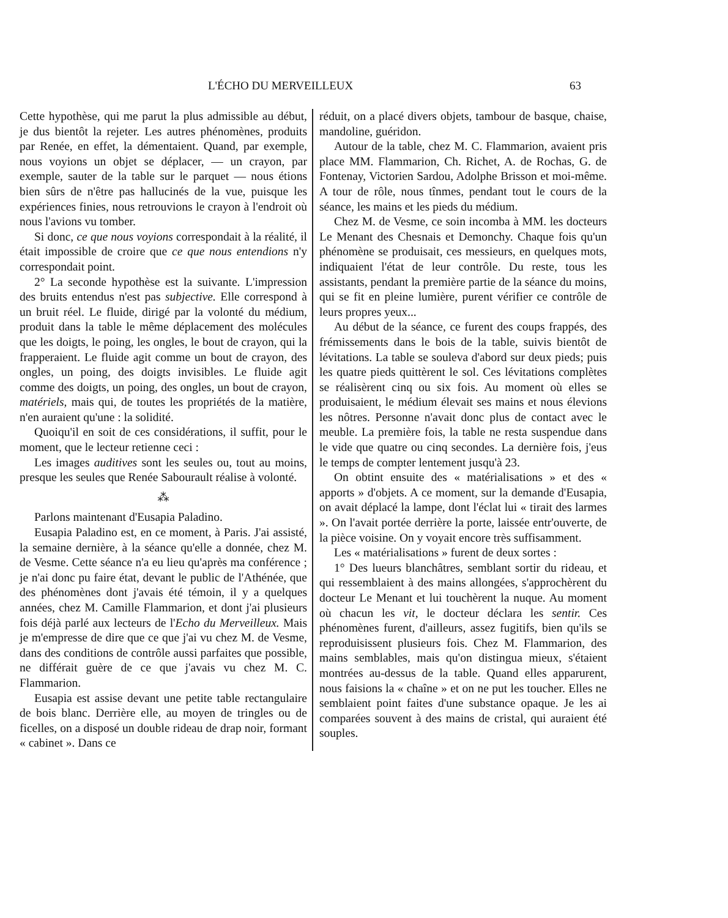L'ÉCHO DU MERVEILLEUX 63
Cette hypothèse, qui me parut la plus admissible au début, je dus bientôt la rejeter. Les autres phénomènes, produits par Renée, en effet, la démentaient. Quand, par exemple, nous voyions un objet se déplacer, — un crayon, par exemple, sauter de la table sur le parquet — nous étions bien sûrs de n'être pas hallucinés de la vue, puisque les expériences finies, nous retrouvions le crayon à l'endroit où nous l'avions vu tomber.
Si donc, ce que nous voyions correspondait à la réalité, il était impossible de croire que ce que nous entendions n'y correspondait point.
2° La seconde hypothèse est la suivante. L'impression des bruits entendus n'est pas subjective. Elle correspond à un bruit réel. Le fluide, dirigé par la volonté du médium, produit dans la table le même déplacement des molécules que les doigts, le poing, les ongles, le bout de crayon, qui la frapperaient. Le fluide agit comme un bout de crayon, des ongles, un poing, des doigts invisibles. Le fluide agit comme des doigts, un poing, des ongles, un bout de crayon, matériels, mais qui, de toutes les propriétés de la matière, n'en auraient qu'une : la solidité.
Quoiqu'il en soit de ces considérations, il suffit, pour le moment, que le lecteur retienne ceci :
Les images auditives sont les seules ou, tout au moins, presque les seules que Renée Sabourault réalise à volonté.
⁂
Parlons maintenant d'Eusapia Paladino.
Eusapia Paladino est, en ce moment, à Paris. J'ai assisté, la semaine dernière, à la séance qu'elle a donnée, chez M. de Vesme. Cette séance n'a eu lieu qu'après ma conférence ; je n'ai donc pu faire état, devant le public de l'Athénée, que des phénomènes dont j'avais été témoin, il y a quelques années, chez M. Camille Flammarion, et dont j'ai plusieurs fois déjà parlé aux lecteurs de l'Echo du Merveilleux. Mais je m'empresse de dire que ce que j'ai vu chez M. de Vesme, dans des conditions de contrôle aussi parfaites que possible, ne différait guère de ce que j'avais vu chez M. C. Flammarion.
Eusapia est assise devant une petite table rectangulaire de bois blanc. Derrière elle, au moyen de tringles ou de ficelles, on a disposé un double rideau de drap noir, formant « cabinet ». Dans ce
réduit, on a placé divers objets, tambour de basque, chaise, mandoline, guéridon.
Autour de la table, chez M. C. Flammarion, avaient pris place MM. Flammarion, Ch. Richet, A. de Rochas, G. de Fontenay, Victorien Sardou, Adolphe Brisson et moi-même. A tour de rôle, nous tînmes, pendant tout le cours de la séance, les mains et les pieds du médium.
Chez M. de Vesme, ce soin incomba à MM. les docteurs Le Menant des Chesnais et Demonchy. Chaque fois qu'un phénomène se produisait, ces messieurs, en quelques mots, indiquaient l'état de leur contrôle. Du reste, tous les assistants, pendant la première partie de la séance du moins, qui se fit en pleine lumière, purent vérifier ce contrôle de leurs propres yeux...
Au début de la séance, ce furent des coups frappés, des frémissements dans le bois de la table, suivis bientôt de lévitations. La table se souleva d'abord sur deux pieds; puis les quatre pieds quittèrent le sol. Ces lévitations complètes se réalisèrent cinq ou six fois. Au moment où elles se produisaient, le médium élevait ses mains et nous élevions les nôtres. Personne n'avait donc plus de contact avec le meuble. La première fois, la table ne resta suspendue dans le vide que quatre ou cinq secondes. La dernière fois, j'eus le temps de compter lentement jusqu'à 23.
On obtint ensuite des « matérialisations » et des « apports » d'objets. A ce moment, sur la demande d'Eusapia, on avait déplacé la lampe, dont l'éclat lui « tirait des larmes ». On l'avait portée derrière la porte, laissée entr'ouverte, de la pièce voisine. On y voyait encore très suffisamment.
Les « matérialisations » furent de deux sortes :
1° Des lueurs blanchâtres, semblant sortir du rideau, et qui ressemblaient à des mains allongées, s'approchèrent du docteur Le Menant et lui touchèrent la nuque. Au moment où chacun les vit, le docteur déclara les sentir. Ces phénomènes furent, d'ailleurs, assez fugitifs, bien qu'ils se reproduisissent plusieurs fois. Chez M. Flammarion, des mains semblables, mais qu'on distingua mieux, s'étaient montrées au-dessus de la table. Quand elles apparurent, nous faisions la « chaîne » et on ne put les toucher. Elles ne semblaient point faites d'une substance opaque. Je les ai comparées souvent à des mains de cristal, qui auraient été souples.